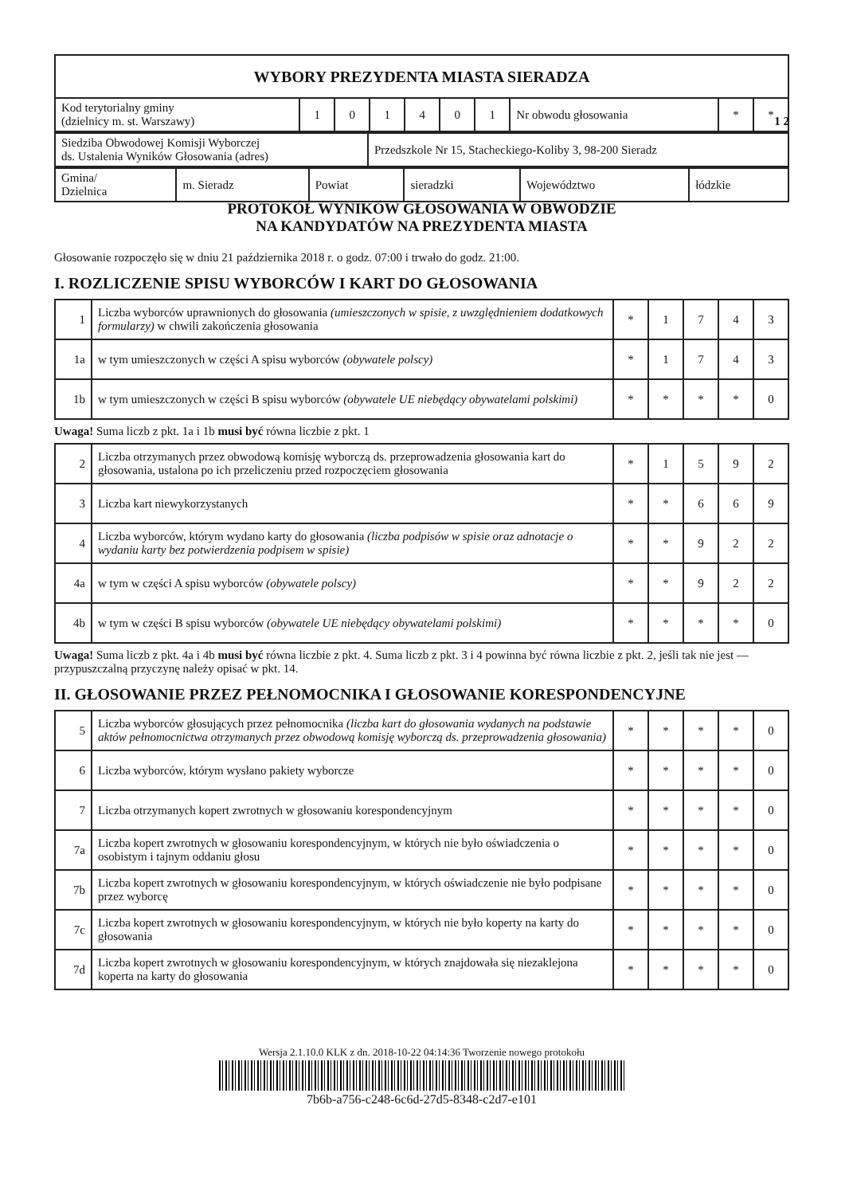| WYBORY PREZYDENTA MIASTA SIERADZA | | | | | | | | | |
| Kod terytorialny gminy (dzielnicy m. st. Warszawy) | 1 | 0 | 1 | 4 | 0 | 1 | Nr obwodu głosowania | * | * |
| Siedziba Obwodowej Komisji Wyborczej ds. Ustalenia Wyników Głosowania (adres) | Przedszkole Nr 15, Stacheckiego-Koliby 3, 98-200 Sieradz |
| Gmina/ Dzielnica | m. Sieradz | Powiat | sieradzki | Województwo | łódzkie |
1 2
PROTOKÓŁ WYNIKÓW GŁOSOWANIA W OBWODZIE
NA KANDYDATÓW NA PREZYDENTA MIASTA
Głosowanie rozpoczęło się w dniu 21 października 2018 r. o godz. 07:00 i trwało do godz. 21:00.
I. ROZLICZENIE SPISU WYBORCÓW I KART DO GŁOSOWANIA
| 1 | Liczba wyborców uprawnionych do głosowania (umieszczonych w spisie, z uwzględnieniem dodatkowych formularzy) w chwili zakończenia głosowania | * | 1 | 7 | 4 | 3 |
| 1a | w tym umieszczonych w części A spisu wyborców (obywatele polscy) | * | 1 | 7 | 4 | 3 |
| 1b | w tym umieszczonych w części B spisu wyborców (obywatele UE niebędący obywatelami polskimi) | * | * | * | * | 0 |
Uwaga! Suma liczb z pkt. 1a i 1b musi być równa liczbie z pkt. 1
| 2 | Liczba otrzymanych przez obwodową komisję wyborczą ds. przeprowadzenia głosowania kart do głosowania, ustalona po ich przeliczeniu przed rozpoczęciem głosowania | * | 1 | 5 | 9 | 2 |
| 3 | Liczba kart niewykorzystanych | * | * | 6 | 6 | 9 |
| 4 | Liczba wyborców, którym wydano karty do głosowania (liczba podpisów w spisie oraz adnotacje o wydaniu karty bez potwierdzenia podpisem w spisie) | * | * | 9 | 2 | 2 |
| 4a | w tym w części A spisu wyborców (obywatele polscy) | * | * | 9 | 2 | 2 |
| 4b | w tym w części B spisu wyborców (obywatele UE niebędący obywatelami polskimi) | * | * | * | * | 0 |
Uwaga! Suma liczb z pkt. 4a i 4b musi być równa liczbie z pkt. 4. Suma liczb z pkt. 3 i 4 powinna być równa liczbie z pkt. 2, jeśli tak nie jest — przypuszczalną przyczynę należy opisać w pkt. 14.
II. GŁOSOWANIE PRZEZ PEŁNOMOCNIKA I GŁOSOWANIE KORESPONDENCYJNE
| 5 | Liczba wyborców głosujących przez pełnomocnika (liczba kart do głosowania wydanych na podstawie aktów pełnomocnictwa otrzymanych przez obwodową komisję wyborczą ds. przeprowadzenia głosowania) | * | * | * | * | 0 |
| 6 | Liczba wyborców, którym wysłano pakiety wyborcze | * | * | * | * | 0 |
| 7 | Liczba otrzymanych kopert zwrotnych w głosowaniu korespondencyjnym | * | * | * | * | 0 |
| 7a | Liczba kopert zwrotnych w głosowaniu korespondencyjnym, w których nie było oświadczenia o osobistym i tajnym oddaniu głosu | * | * | * | * | 0 |
| 7b | Liczba kopert zwrotnych w głosowaniu korespondencyjnym, w których oświadczenie nie było podpisane przez wyborcę | * | * | * | * | 0 |
| 7c | Liczba kopert zwrotnych w głosowaniu korespondencyjnym, w których nie było koperty na karty do głosowania | * | * | * | * | 0 |
| 7d | Liczba kopert zwrotnych w głosowaniu korespondencyjnym, w których znajdowała się niezaklejona koperta na karty do głosowania | * | * | * | * | 0 |
Wersja 2.1.10.0 KLK z dn. 2018-10-22 04:14:36 Tworzenie nowego protokołu
7b6b-a756-c248-6c6d-27d5-8348-c2d7-e101